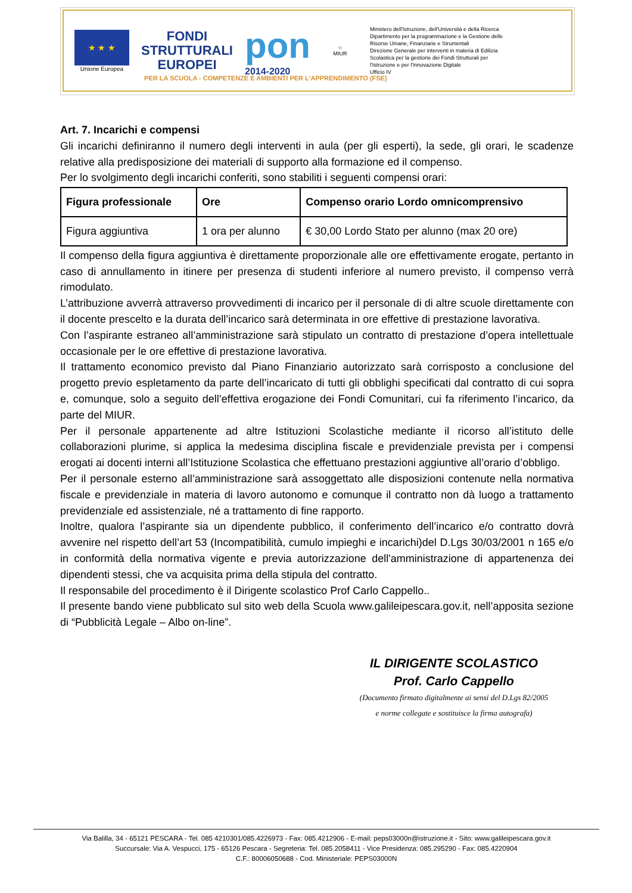★ ★ ★
Unione Europea
FONDI
STRUTTURALI
EUROPEI
pon
2014-2020
☆
MIUR
Ministero dell'Istruzione, dell'Università e della Ricerca
Dipartimento per la programmazione e la Gestione delle
Risorse Umane, Finanziarie e Strumentali
Direzione Generale per interventi in materia di Edilizia
Scolastica per la gestione dei Fondi Strutturali per
l'Istruzione e per l'Innovazione Digitale
Ufficio IV
PER LA SCUOLA - COMPETENZE E AMBIENTI PER L'APPRENDIMENTO (FSE)
Art. 7. Incarichi e compensi
Gli incarichi definiranno il numero degli interventi in aula (per gli esperti), la sede, gli orari, le scadenze relative alla predisposizione dei materiali di supporto alla formazione ed il compenso.
Per lo svolgimento degli incarichi conferiti, sono stabiliti i seguenti compensi orari:
| Figura professionale | Ore | Compenso orario Lordo omnicomprensivo |
| --- | --- | --- |
| Figura aggiuntiva | 1 ora per alunno | € 30,00 Lordo Stato per alunno (max 20 ore) |
Il compenso della figura aggiuntiva è direttamente proporzionale alle ore effettivamente erogate, pertanto in caso di annullamento in itinere per presenza di studenti inferiore al numero previsto, il compenso verrà rimodulato.
L’attribuzione avverrà attraverso provvedimenti di incarico per il personale di di altre scuole direttamente con il docente prescelto e la durata dell’incarico sarà determinata in ore effettive di prestazione lavorativa.
Con l’aspirante estraneo all’amministrazione sarà stipulato un contratto di prestazione d’opera intellettuale occasionale per le ore effettive di prestazione lavorativa.
Il trattamento economico previsto dal Piano Finanziario autorizzato sarà corrisposto a conclusione del progetto previo espletamento da parte dell’incaricato di tutti gli obblighi specificati dal contratto di cui sopra e, comunque, solo a seguito dell’effettiva erogazione dei Fondi Comunitari, cui fa riferimento l’incarico, da parte del MIUR.
Per il personale appartenente ad altre Istituzioni Scolastiche mediante il ricorso all’istituto delle collaborazioni plurime, si applica la medesima disciplina fiscale e previdenziale prevista per i compensi erogati ai docenti interni all’Istituzione Scolastica che effettuano prestazioni aggiuntive all’orario d’obbligo.
Per il personale esterno all’amministrazione sarà assoggettato alle disposizioni contenute nella normativa fiscale e previdenziale in materia di lavoro autonomo e comunque il contratto non dà luogo a trattamento previdenziale ed assistenziale, né a trattamento di fine rapporto.
Inoltre, qualora l’aspirante sia un dipendente pubblico, il conferimento dell’incarico e/o contratto dovrà avvenire nel rispetto dell’art 53 (Incompatibilità, cumulo impieghi e incarichi)del D.Lgs 30/03/2001 n 165 e/o in conformità della normativa vigente e previa autorizzazione dell'amministrazione di appartenenza dei dipendenti stessi, che va acquisita prima della stipula del contratto.
Il responsabile del procedimento è il Dirigente scolastico Prof Carlo Cappello..
Il presente bando viene pubblicato sul sito web della Scuola www.galileipescara.gov.it, nell’apposita sezione di “Pubblicità Legale – Albo on-line”.
IL DIRIGENTE SCOLASTICO
Prof. Carlo Cappello
(Documento firmato digitalmente ai sensi del D.Lgs 82/2005
e norme collegate e sostituisce la firma autografa)
Via Balilla, 34 - 65121 PESCARA - Tel. 085 4210301/085.4226973 - Fax: 085.4212906 - E-mail: peps03000n@istruzione.it - Sito: www.galileipescara.gov.it
Succursale: Via A. Vespucci, 175 - 65126 Pescara - Segreteria: Tel. 085.2058411 - Vice Presidenza: 085.295290 - Fax: 085.4220904
C.F.: 80006050688 - Cod. Ministeriale: PEPS03000N